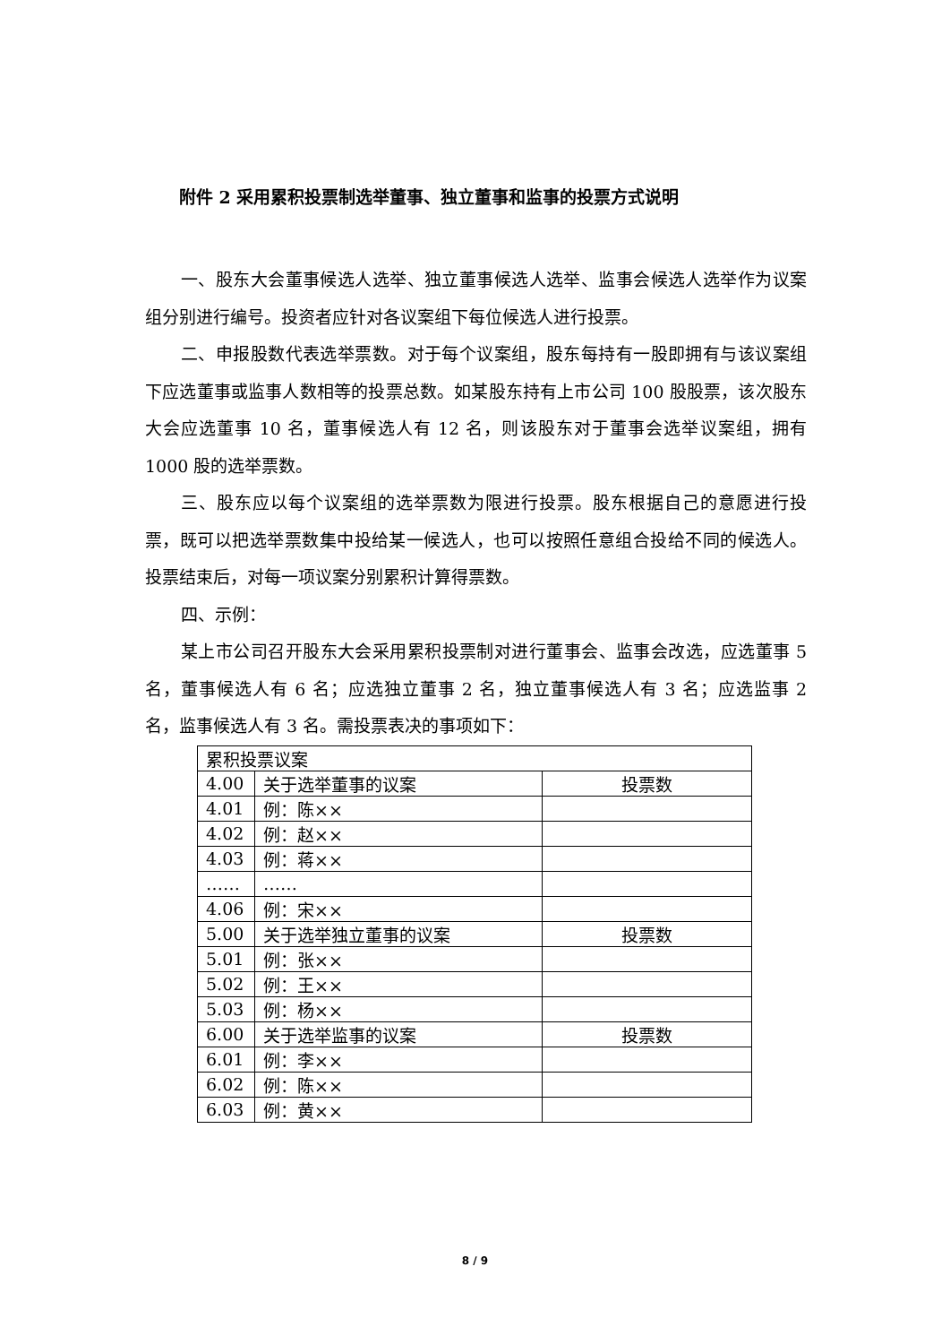附件 2 采用累积投票制选举董事、独立董事和监事的投票方式说明
一、股东大会董事候选人选举、独立董事候选人选举、监事会候选人选举作为议案组分别进行编号。投资者应针对各议案组下每位候选人进行投票。
二、申报股数代表选举票数。对于每个议案组，股东每持有一股即拥有与该议案组下应选董事或监事人数相等的投票总数。如某股东持有上市公司 100 股股票，该次股东大会应选董事 10 名，董事候选人有 12 名，则该股东对于董事会选举议案组，拥有 1000 股的选举票数。
三、股东应以每个议案组的选举票数为限进行投票。股东根据自己的意愿进行投票，既可以把选举票数集中投给某一候选人，也可以按照任意组合投给不同的候选人。投票结束后，对每一项议案分别累积计算得票数。
四、示例：
某上市公司召开股东大会采用累积投票制对进行董事会、监事会改选，应选董事 5 名，董事候选人有 6 名；应选独立董事 2 名，独立董事候选人有 3 名；应选监事 2 名，监事候选人有 3 名。需投票表决的事项如下：
| 累积投票议案 | | |
| 4.00 | 关于选举董事的议案 | 投票数 |
| 4.01 | 例：陈×× | |
| 4.02 | 例：赵×× | |
| 4.03 | 例：蒋×× | |
| …… | …… | |
| 4.06 | 例：宋×× | |
| 5.00 | 关于选举独立董事的议案 | 投票数 |
| 5.01 | 例：张×× | |
| 5.02 | 例：王×× | |
| 5.03 | 例：杨×× | |
| 6.00 | 关于选举监事的议案 | 投票数 |
| 6.01 | 例：李×× | |
| 6.02 | 例：陈×× | |
| 6.03 | 例：黄×× | |
8 / 9